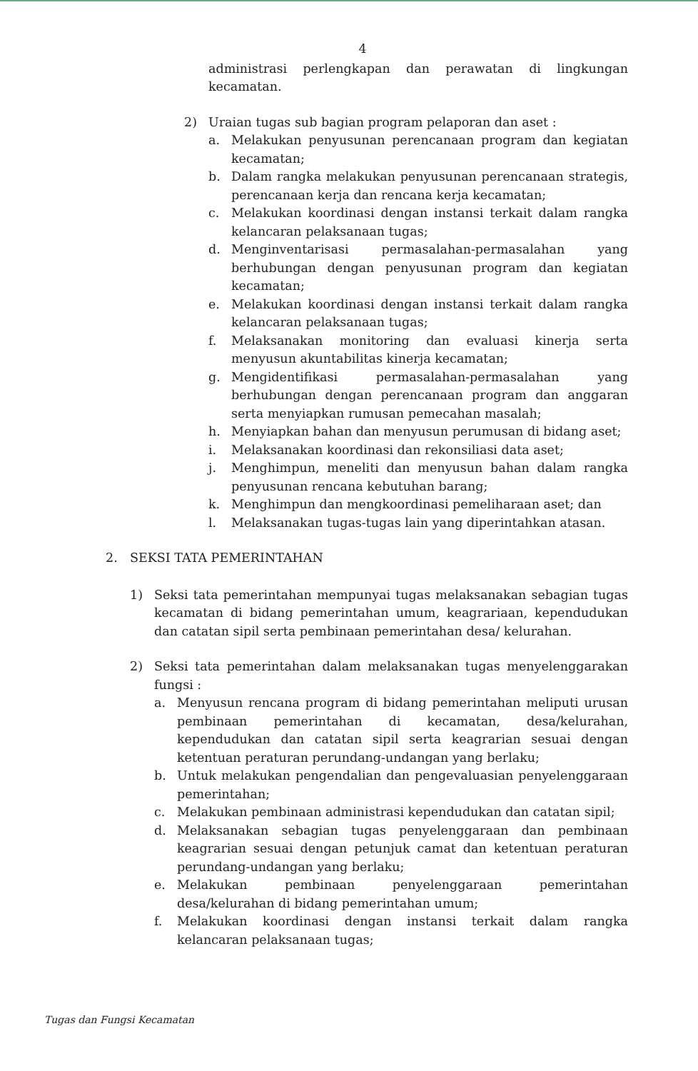4
administrasi perlengkapan dan perawatan di lingkungan kecamatan.
2) Uraian tugas sub bagian program pelaporan dan aset :
a. Melakukan penyusunan perencanaan program dan kegiatan kecamatan;
b. Dalam rangka melakukan penyusunan perencanaan strategis, perencanaan kerja dan rencana kerja kecamatan;
c. Melakukan koordinasi dengan instansi terkait dalam rangka kelancaran pelaksanaan tugas;
d. Menginventarisasi permasalahan-permasalahan yang berhubungan dengan penyusunan program dan kegiatan kecamatan;
e. Melakukan koordinasi dengan instansi terkait dalam rangka kelancaran pelaksanaan tugas;
f. Melaksanakan monitoring dan evaluasi kinerja serta menyusun akuntabilitas kinerja kecamatan;
g. Mengidentifikasi permasalahan-permasalahan yang berhubungan dengan perencanaan program dan anggaran serta menyiapkan rumusan pemecahan masalah;
h. Menyiapkan bahan dan menyusun perumusan di bidang aset;
i. Melaksanakan koordinasi dan rekonsiliasi data aset;
j. Menghimpun, meneliti dan menyusun bahan dalam rangka penyusunan rencana kebutuhan barang;
k. Menghimpun dan mengkoordinasi pemeliharaan aset; dan
l. Melaksanakan tugas-tugas lain yang diperintahkan atasan.
2. SEKSI TATA PEMERINTAHAN
1) Seksi tata pemerintahan mempunyai tugas melaksanakan sebagian tugas kecamatan di bidang pemerintahan umum, keagrariaan, kependudukan dan catatan sipil serta pembinaan pemerintahan desa/ kelurahan.
2) Seksi tata pemerintahan dalam melaksanakan tugas menyelenggarakan fungsi :
a. Menyusun rencana program di bidang pemerintahan meliputi urusan pembinaan pemerintahan di kecamatan, desa/kelurahan, kependudukan dan catatan sipil serta keagrarian sesuai dengan ketentuan peraturan perundang-undangan yang berlaku;
b. Untuk melakukan pengendalian dan pengevaluasian penyelenggaraan pemerintahan;
c. Melakukan pembinaan administrasi kependudukan dan catatan sipil;
d. Melaksanakan sebagian tugas penyelenggaraan dan pembinaan keagrarian sesuai dengan petunjuk camat dan ketentuan peraturan perundang-undangan yang berlaku;
e. Melakukan pembinaan penyelenggaraan pemerintahan desa/kelurahan di bidang pemerintahan umum;
f. Melakukan koordinasi dengan instansi terkait dalam rangka kelancaran pelaksanaan tugas;
Tugas dan Fungsi Kecamatan